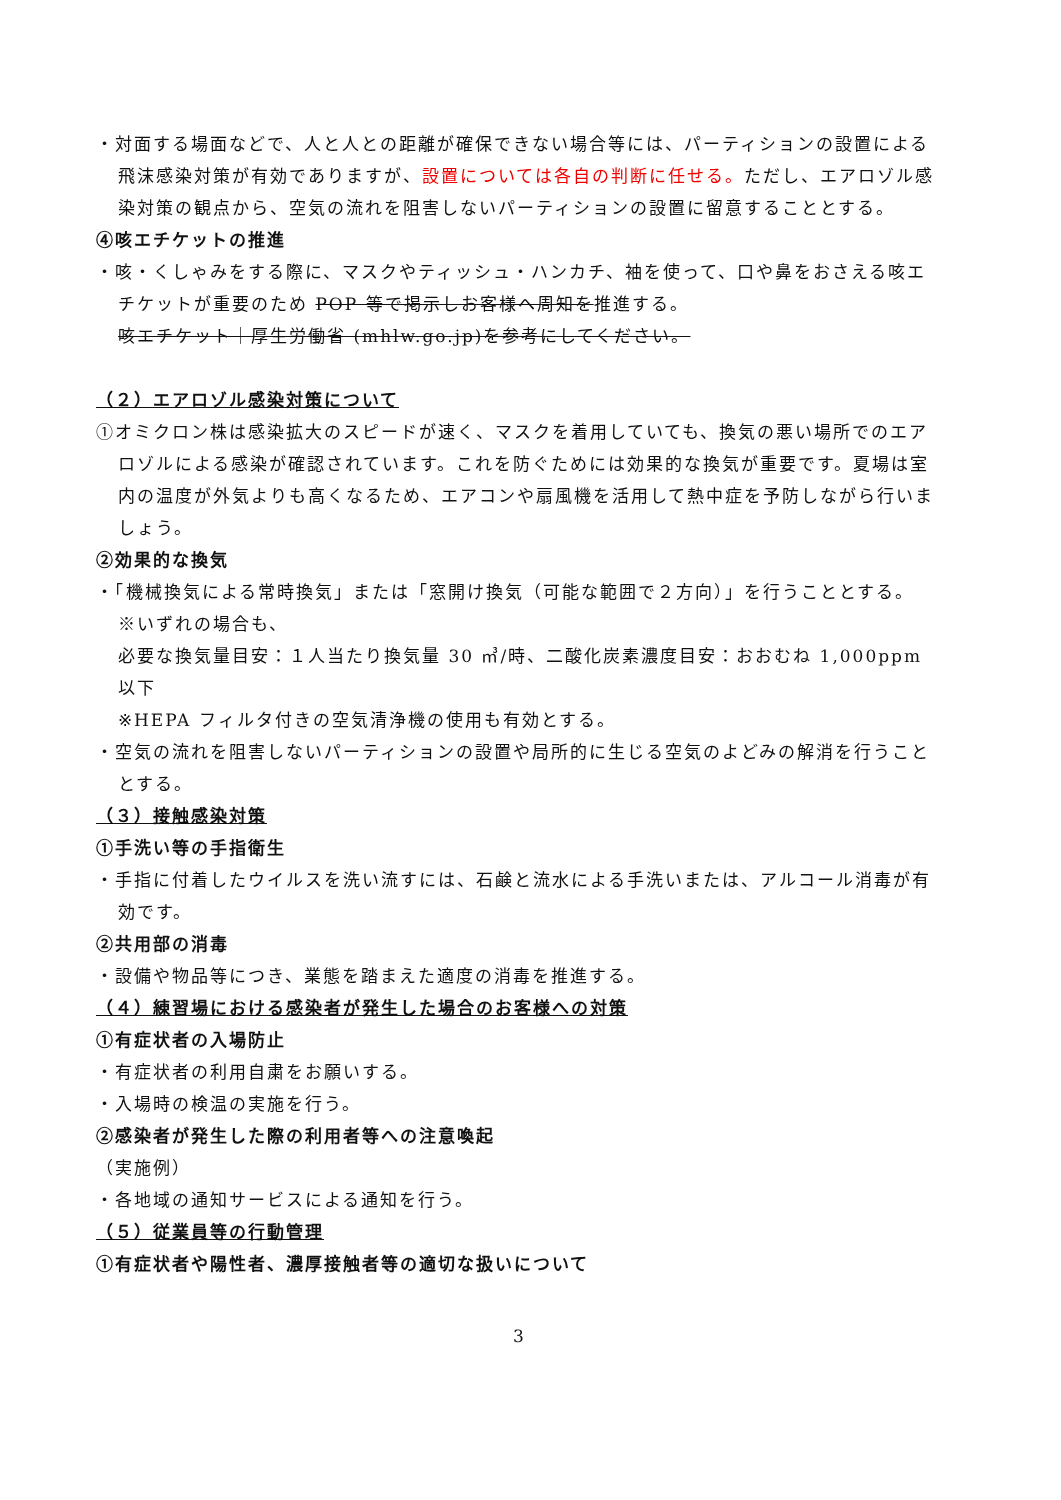・対面する場面などで、人と人との距離が確保できない場合等には、パーティションの設置による飛沫感染対策が有効でありますが、設置については各自の判断に任せる。ただし、エアロゾル感染対策の観点から、空気の流れを阻害しないパーティションの設置に留意することとする。
④咳エチケットの推進
・咳・くしゃみをする際に、マスクやティッシュ・ハンカチ、袖を使って、口や鼻をおさえる咳エチケットが重要のため POP 等で掲示しお客様へ周知を推進する。
咳エチケット｜厚生労働省 (mhlw.go.jp)を参考にしてください。
（２）エアロゾル感染対策について
①オミクロン株は感染拡大のスピードが速く、マスクを着用していても、換気の悪い場所でのエアロゾルによる感染が確認されています。これを防ぐためには効果的な換気が重要です。夏場は室内の温度が外気よりも高くなるため、エアコンや扇風機を活用して熱中症を予防しながら行いましょう。
②効果的な換気
・「機械換気による常時換気」または「窓開け換気（可能な範囲で２方向）」を行うこととする。
※いずれの場合も、
必要な換気量目安：１人当たり換気量 30 ㎥/時、二酸化炭素濃度目安：おおむね 1,000ppm 以下
※HEPA フィルタ付きの空気清浄機の使用も有効とする。
・空気の流れを阻害しないパーティションの設置や局所的に生じる空気のよどみの解消を行うこととする。
（３）接触感染対策
①手洗い等の手指衛生
・手指に付着したウイルスを洗い流すには、石鹸と流水による手洗いまたは、アルコール消毒が有効です。
②共用部の消毒
・設備や物品等につき、業態を踏まえた適度の消毒を推進する。
（４）練習場における感染者が発生した場合のお客様への対策
①有症状者の入場防止
・有症状者の利用自粛をお願いする。
・入場時の検温の実施を行う。
②感染者が発生した際の利用者等への注意喚起
（実施例）
・各地域の通知サービスによる通知を行う。
（５）従業員等の行動管理
①有症状者や陽性者、濃厚接触者等の適切な扱いについて
3